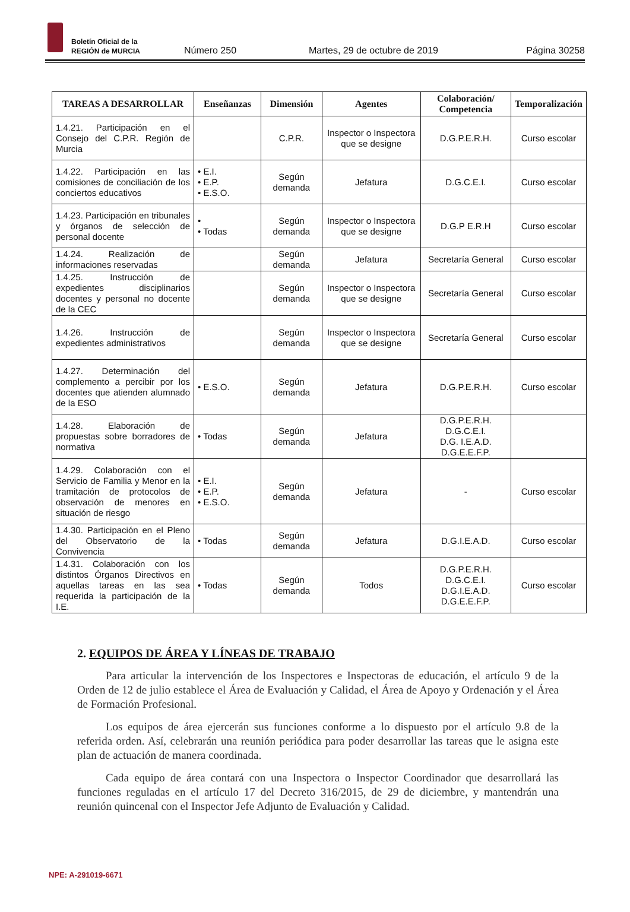Boletín Oficial de la
REGIÓN de MURCIA
Número 250
Martes, 29 de octubre de 2019
Página 30258
| TAREAS A DESARROLLAR | Enseñanzas | Dimensión | Agentes | Colaboración/ Competencia | Temporalización |
| --- | --- | --- | --- | --- | --- |
| 1.4.21. Participación en el Consejo del C.P.R. Región de Murcia | | C.P.R. | Inspector o Inspectora que se designe | D.G.P.E.R.H. | Curso escolar |
| 1.4.22. Participación en las comisiones de conciliación de los conciertos educativos | • E.I. • E.P. • E.S.O. | Según demanda | Jefatura | D.G.C.E.I. | Curso escolar |
| 1.4.23. Participación en tribunales y órganos de selección de personal docente | • • Todas | Según demanda | Inspector o Inspectora que se designe | D.G.P E.R.H | Curso escolar |
| 1.4.24. Realización de informaciones reservadas | | Según demanda | Jefatura | Secretaría General | Curso escolar |
| 1.4.25. Instrucción de expedientes disciplinarios docentes y personal no docente de la CEC | | Según demanda | Inspector o Inspectora que se designe | Secretaría General | Curso escolar |
| 1.4.26. Instrucción de expedientes administrativos | | Según demanda | Inspector o Inspectora que se designe | Secretaría General | Curso escolar |
| 1.4.27. Determinación del complemento a percibir por los docentes que atienden alumnado de la ESO | • E.S.O. | Según demanda | Jefatura | D.G.P.E.R.H. | Curso escolar |
| 1.4.28. Elaboración de propuestas sobre borradores de normativa | • Todas | Según demanda | Jefatura | D.G.P.E.R.H. D.G.C.E.I. D.G. I.E.A.D. D.G.E.E.F.P. | |
| 1.4.29. Colaboración con el Servicio de Familia y Menor en la tramitación de protocolos de observación de menores en situación de riesgo | • E.I. • E.P. • E.S.O. | Según demanda | Jefatura | - | Curso escolar |
| 1.4.30. Participación en el Pleno del Observatorio de la Convivencia | • Todas | Según demanda | Jefatura | D.G.I.E.A.D. | Curso escolar |
| 1.4.31. Colaboración con los distintos Órganos Directivos en aquellas tareas en las sea requerida la participación de la I.E. | • Todas | Según demanda | Todos | D.G.P.E.R.H. D.G.C.E.I. D.G.I.E.A.D. D.G.E.E.F.P. | Curso escolar |
2. EQUIPOS DE ÁREA Y LÍNEAS DE TRABAJO
Para articular la intervención de los Inspectores e Inspectoras de educación, el artículo 9 de la Orden de 12 de julio establece el Área de Evaluación y Calidad, el Área de Apoyo y Ordenación y el Área de Formación Profesional.
Los equipos de área ejercerán sus funciones conforme a lo dispuesto por el artículo 9.8 de la referida orden. Así, celebrarán una reunión periódica para poder desarrollar las tareas que le asigna este plan de actuación de manera coordinada.
Cada equipo de área contará con una Inspectora o Inspector Coordinador que desarrollará las funciones reguladas en el artículo 17 del Decreto 316/2015, de 29 de diciembre, y mantendrán una reunión quincenal con el Inspector Jefe Adjunto de Evaluación y Calidad.
NPE: A-291019-6671